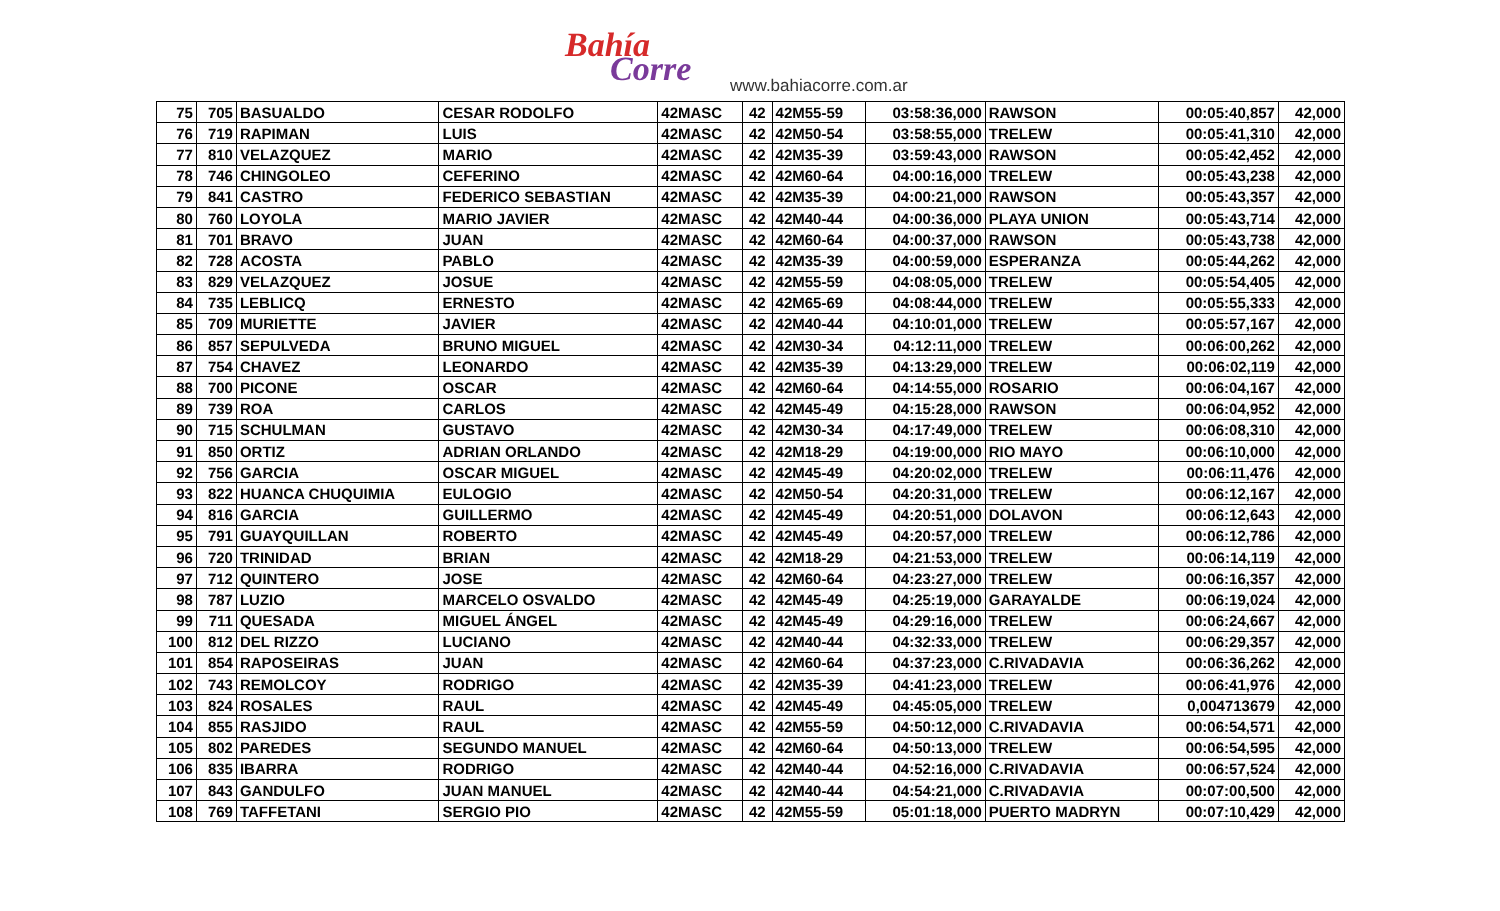Bahía
Corre
www.bahiacorre.com.ar
| 75 | 705 | BASUALDO | CESAR RODOLFO | 42MASC | 42 | 42M55-59 | 03:58:36,000 | RAWSON | 00:05:40,857 | 42,000 |
| 76 | 719 | RAPIMAN | LUIS | 42MASC | 42 | 42M50-54 | 03:58:55,000 | TRELEW | 00:05:41,310 | 42,000 |
| 77 | 810 | VELAZQUEZ | MARIO | 42MASC | 42 | 42M35-39 | 03:59:43,000 | RAWSON | 00:05:42,452 | 42,000 |
| 78 | 746 | CHINGOLEO | CEFERINO | 42MASC | 42 | 42M60-64 | 04:00:16,000 | TRELEW | 00:05:43,238 | 42,000 |
| 79 | 841 | CASTRO | FEDERICO SEBASTIAN | 42MASC | 42 | 42M35-39 | 04:00:21,000 | RAWSON | 00:05:43,357 | 42,000 |
| 80 | 760 | LOYOLA | MARIO JAVIER | 42MASC | 42 | 42M40-44 | 04:00:36,000 | PLAYA UNION | 00:05:43,714 | 42,000 |
| 81 | 701 | BRAVO | JUAN | 42MASC | 42 | 42M60-64 | 04:00:37,000 | RAWSON | 00:05:43,738 | 42,000 |
| 82 | 728 | ACOSTA | PABLO | 42MASC | 42 | 42M35-39 | 04:00:59,000 | ESPERANZA | 00:05:44,262 | 42,000 |
| 83 | 829 | VELAZQUEZ | JOSUE | 42MASC | 42 | 42M55-59 | 04:08:05,000 | TRELEW | 00:05:54,405 | 42,000 |
| 84 | 735 | LEBLICQ | ERNESTO | 42MASC | 42 | 42M65-69 | 04:08:44,000 | TRELEW | 00:05:55,333 | 42,000 |
| 85 | 709 | MURIETTE | JAVIER | 42MASC | 42 | 42M40-44 | 04:10:01,000 | TRELEW | 00:05:57,167 | 42,000 |
| 86 | 857 | SEPULVEDA | BRUNO MIGUEL | 42MASC | 42 | 42M30-34 | 04:12:11,000 | TRELEW | 00:06:00,262 | 42,000 |
| 87 | 754 | CHAVEZ | LEONARDO | 42MASC | 42 | 42M35-39 | 04:13:29,000 | TRELEW | 00:06:02,119 | 42,000 |
| 88 | 700 | PICONE | OSCAR | 42MASC | 42 | 42M60-64 | 04:14:55,000 | ROSARIO | 00:06:04,167 | 42,000 |
| 89 | 739 | ROA | CARLOS | 42MASC | 42 | 42M45-49 | 04:15:28,000 | RAWSON | 00:06:04,952 | 42,000 |
| 90 | 715 | SCHULMAN | GUSTAVO | 42MASC | 42 | 42M30-34 | 04:17:49,000 | TRELEW | 00:06:08,310 | 42,000 |
| 91 | 850 | ORTIZ | ADRIAN ORLANDO | 42MASC | 42 | 42M18-29 | 04:19:00,000 | RIO MAYO | 00:06:10,000 | 42,000 |
| 92 | 756 | GARCIA | OSCAR MIGUEL | 42MASC | 42 | 42M45-49 | 04:20:02,000 | TRELEW | 00:06:11,476 | 42,000 |
| 93 | 822 | HUANCA CHUQUIMIA | EULOGIO | 42MASC | 42 | 42M50-54 | 04:20:31,000 | TRELEW | 00:06:12,167 | 42,000 |
| 94 | 816 | GARCIA | GUILLERMO | 42MASC | 42 | 42M45-49 | 04:20:51,000 | DOLAVON | 00:06:12,643 | 42,000 |
| 95 | 791 | GUAYQUILLAN | ROBERTO | 42MASC | 42 | 42M45-49 | 04:20:57,000 | TRELEW | 00:06:12,786 | 42,000 |
| 96 | 720 | TRINIDAD | BRIAN | 42MASC | 42 | 42M18-29 | 04:21:53,000 | TRELEW | 00:06:14,119 | 42,000 |
| 97 | 712 | QUINTERO | JOSE | 42MASC | 42 | 42M60-64 | 04:23:27,000 | TRELEW | 00:06:16,357 | 42,000 |
| 98 | 787 | LUZIO | MARCELO OSVALDO | 42MASC | 42 | 42M45-49 | 04:25:19,000 | GARAYALDE | 00:06:19,024 | 42,000 |
| 99 | 711 | QUESADA | MIGUEL ÁNGEL | 42MASC | 42 | 42M45-49 | 04:29:16,000 | TRELEW | 00:06:24,667 | 42,000 |
| 100 | 812 | DEL RIZZO | LUCIANO | 42MASC | 42 | 42M40-44 | 04:32:33,000 | TRELEW | 00:06:29,357 | 42,000 |
| 101 | 854 | RAPOSEIRAS | JUAN | 42MASC | 42 | 42M60-64 | 04:37:23,000 | C.RIVADAVIA | 00:06:36,262 | 42,000 |
| 102 | 743 | REMOLCOY | RODRIGO | 42MASC | 42 | 42M35-39 | 04:41:23,000 | TRELEW | 00:06:41,976 | 42,000 |
| 103 | 824 | ROSALES | RAUL | 42MASC | 42 | 42M45-49 | 04:45:05,000 | TRELEW | 0,004713679 | 42,000 |
| 104 | 855 | RASJIDO | RAUL | 42MASC | 42 | 42M55-59 | 04:50:12,000 | C.RIVADAVIA | 00:06:54,571 | 42,000 |
| 105 | 802 | PAREDES | SEGUNDO MANUEL | 42MASC | 42 | 42M60-64 | 04:50:13,000 | TRELEW | 00:06:54,595 | 42,000 |
| 106 | 835 | IBARRA | RODRIGO | 42MASC | 42 | 42M40-44 | 04:52:16,000 | C.RIVADAVIA | 00:06:57,524 | 42,000 |
| 107 | 843 | GANDULFO | JUAN MANUEL | 42MASC | 42 | 42M40-44 | 04:54:21,000 | C.RIVADAVIA | 00:07:00,500 | 42,000 |
| 108 | 769 | TAFFETANI | SERGIO PIO | 42MASC | 42 | 42M55-59 | 05:01:18,000 | PUERTO MADRYN | 00:07:10,429 | 42,000 |